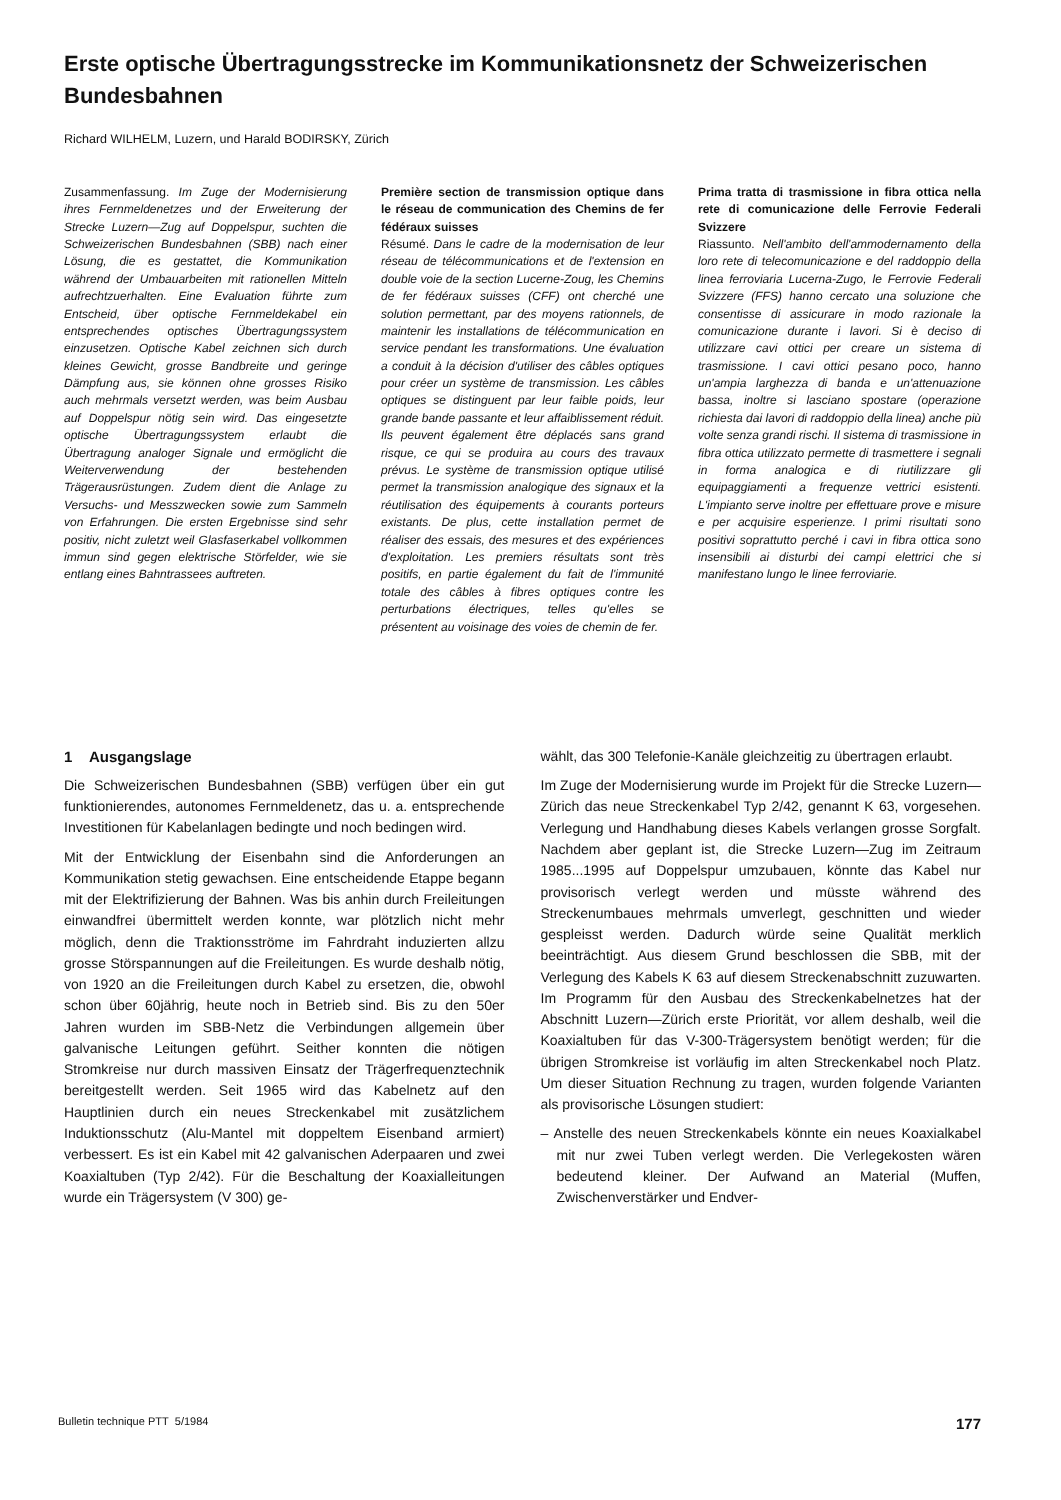Erste optische Übertragungsstrecke im Kommunikationsnetz der Schweizerischen Bundesbahnen
Richard WILHELM, Luzern, und Harald BODIRSKY, Zürich
Zusammenfassung. Im Zuge der Modernisierung ihres Fernmeldenetzes und der Erweiterung der Strecke Luzern—Zug auf Doppelspur, suchten die Schweizerischen Bundesbahnen (SBB) nach einer Lösung, die es gestattet, die Kommunikation während der Umbauarbeiten mit rationellen Mitteln aufrechtzuerhalten. Eine Evaluation führte zum Entscheid, über optische Fernmeldekabel ein entsprechendes optisches Übertragungssystem einzusetzen. Optische Kabel zeichnen sich durch kleines Gewicht, grosse Bandbreite und geringe Dämpfung aus, sie können ohne grosses Risiko auch mehrmals versetzt werden, was beim Ausbau auf Doppelspur nötig sein wird. Das eingesetzte optische Übertragungssystem erlaubt die Übertragung analoger Signale und ermöglicht die Weiterverwendung der bestehenden Trägerausrüstungen. Zudem dient die Anlage zu Versuchs- und Messzwecken sowie zum Sammeln von Erfahrungen. Die ersten Ergebnisse sind sehr positiv, nicht zuletzt weil Glasfaserkabel vollkommen immun sind gegen elektrische Störfelder, wie sie entlang eines Bahntrassees auftreten.
Première section de transmission optique dans le réseau de communication des Chemins de fer fédéraux suisses
Résumé. Dans le cadre de la modernisation de leur réseau de télécommunications et de l'extension en double voie de la section Lucerne-Zoug, les Chemins de fer fédéraux suisses (CFF) ont cherché une solution permettant, par des moyens rationnels, de maintenir les installations de télécommunication en service pendant les transformations. Une évaluation a conduit à la décision d'utiliser des câbles optiques pour créer un système de transmission. Les câbles optiques se distinguent par leur faible poids, leur grande bande passante et leur affaiblissement réduit. Ils peuvent également être déplacés sans grand risque, ce qui se produira au cours des travaux prévus. Le système de transmission optique utilisé permet la transmission analogique des signaux et la réutilisation des équipements à courants porteurs existants. De plus, cette installation permet de réaliser des essais, des mesures et des expériences d'exploitation. Les premiers résultats sont très positifs, en partie également du fait de l'immunité totale des câbles à fibres optiques contre les perturbations électriques, telles qu'elles se présentent au voisinage des voies de chemin de fer.
Prima tratta di trasmissione in fibra ottica nella rete di comunicazione delle Ferrovie Federali Svizzere
Riassunto. Nell'ambito dell'ammodernamento della loro rete di telecomunicazione e del raddoppio della linea ferroviaria Lucerna-Zugo, le Ferrovie Federali Svizzere (FFS) hanno cercato una soluzione che consentisse di assicurare in modo razionale la comunicazione durante i lavori. Si è deciso di utilizzare cavi ottici per creare un sistema di trasmissione. I cavi ottici pesano poco, hanno un'ampia larghezza di banda e un'attenuazione bassa, inoltre si lasciano spostare (operazione richiesta dai lavori di raddoppio della linea) anche più volte senza grandi rischi. Il sistema di trasmissione in fibra ottica utilizzato permette di trasmettere i segnali in forma analogica e di riutilizzare gli equipaggiamenti a frequenze vettrici esistenti. L'impianto serve inoltre per effettuare prove e misure e per acquisire esperienze. I primi risultati sono positivi soprattutto perché i cavi in fibra ottica sono insensibili ai disturbi dei campi elettrici che si manifestano lungo le linee ferroviarie.
1 Ausgangslage
Die Schweizerischen Bundesbahnen (SBB) verfügen über ein gut funktionierendes, autonomes Fernmeldenetz, das u. a. entsprechende Investitionen für Kabelanlagen bedingte und noch bedingen wird.
Mit der Entwicklung der Eisenbahn sind die Anforderungen an Kommunikation stetig gewachsen. Eine entscheidende Etappe begann mit der Elektrifizierung der Bahnen. Was bis anhin durch Freileitungen einwandfrei übermittelt werden konnte, war plötzlich nicht mehr möglich, denn die Traktionsströme im Fahrdraht induzierten allzu grosse Störspannungen auf die Freileitungen. Es wurde deshalb nötig, von 1920 an die Freileitungen durch Kabel zu ersetzen, die, obwohl schon über 60jährig, heute noch in Betrieb sind. Bis zu den 50er Jahren wurden im SBB-Netz die Verbindungen allgemein über galvanische Leitungen geführt. Seither konnten die nötigen Stromkreise nur durch massiven Einsatz der Trägerfrequenztechnik bereitgestellt werden. Seit 1965 wird das Kabelnetz auf den Hauptlinien durch ein neues Streckenkabel mit zusätzlichem Induktionsschutz (Alu-Mantel mit doppeltem Eisenband armiert) verbessert. Es ist ein Kabel mit 42 galvanischen Aderpaaren und zwei Koaxialtuben (Typ 2/42). Für die Beschaltung der Koaxialleitungen wurde ein Trägersystem (V 300) ge-
wählt, das 300 Telefonie-Kanäle gleichzeitig zu übertragen erlaubt.
Im Zuge der Modernisierung wurde im Projekt für die Strecke Luzern—Zürich das neue Streckenkabel Typ 2/42, genannt K 63, vorgesehen. Verlegung und Handhabung dieses Kabels verlangen grosse Sorgfalt. Nachdem aber geplant ist, die Strecke Luzern—Zug im Zeitraum 1985...1995 auf Doppelspur umzubauen, könnte das Kabel nur provisorisch verlegt werden und müsste während des Streckenumbaues mehrmals umverlegt, geschnitten und wieder gespleisst werden. Dadurch würde seine Qualität merklich beeinträchtigt. Aus diesem Grund beschlossen die SBB, mit der Verlegung des Kabels K 63 auf diesem Streckenabschnitt zuzuwarten. Im Programm für den Ausbau des Streckenkabelnetzes hat der Abschnitt Luzern—Zürich erste Priorität, vor allem deshalb, weil die Koaxialtuben für das V-300-Trägersystem benötigt werden; für die übrigen Stromkreise ist vorläufig im alten Streckenkabel noch Platz. Um dieser Situation Rechnung zu tragen, wurden folgende Varianten als provisorische Lösungen studiert:
– Anstelle des neuen Streckenkabels könnte ein neues Koaxialkabel mit nur zwei Tuben verlegt werden. Die Verlegekosten wären bedeutend kleiner. Der Aufwand an Material (Muffen, Zwischenverstärker und Endver-
Bulletin technique PTT 5/1984 177